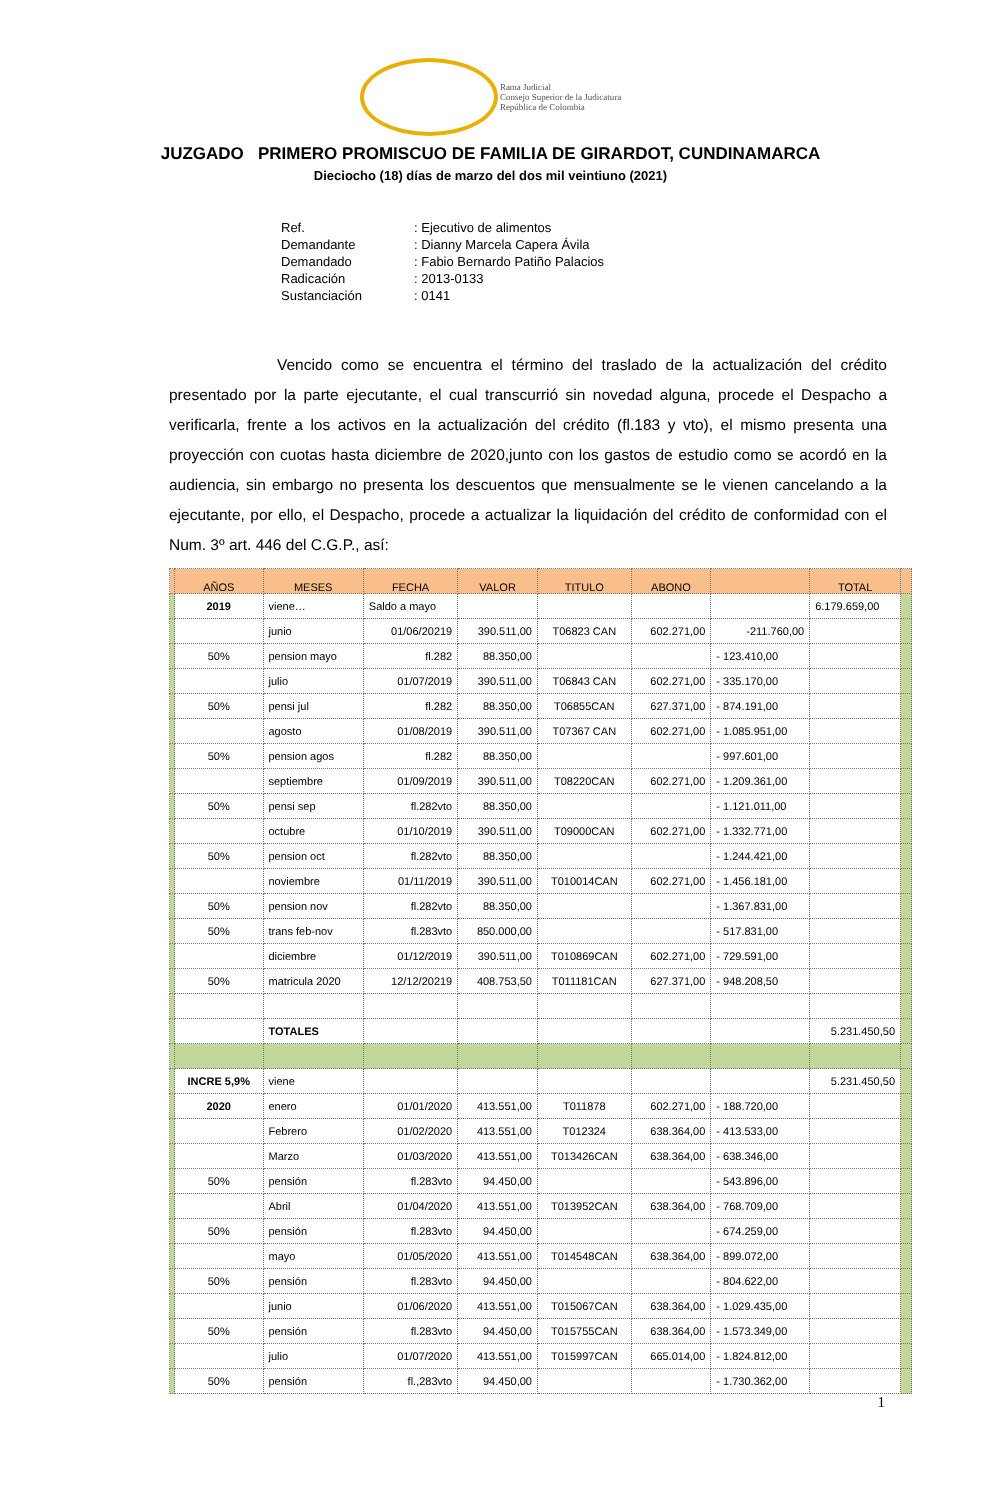Rama Judicial
Consejo Superior de la Judicatura
República de Colombia
JUZGADO PRIMERO PROMISCUO DE FAMILIA DE GIRARDOT, CUNDINAMARCA
Dieciocho (18) días de marzo del dos mil veintiuno (2021)
Ref.: Ejecutivo de alimentos
Demandante: Dianny Marcela Capera Ávila
Demandado: Fabio Bernardo Patiño Palacios
Radicación: 2013-0133
Sustanciación: 0141
Vencido como se encuentra el término del traslado de la actualización del crédito presentado por la parte ejecutante, el cual transcurrió sin novedad alguna, procede el Despacho a verificarla, frente a los activos en la actualización del crédito (fl.183 y vto), el mismo presenta una proyección con cuotas hasta diciembre de 2020,junto con los gastos de estudio como se acordó en la audiencia, sin embargo no presenta los descuentos que mensualmente se le vienen cancelando a la ejecutante, por ello, el Despacho, procede a actualizar la liquidación del crédito de conformidad con el Num. 3º art. 446 del C.G.P., así:
| | AÑOS | MESES | FECHA | VALOR | TITULO | ABONO | | TOTAL | |
| --- | --- | --- | --- | --- | --- | --- | --- | --- | --- |
| | 2019 | viene… | Saldo a mayo | | | | | 6.179.659,00 | |
| | | junio | 01/06/20219 | 390.511,00 | T06823 CAN | 602.271,00 | -211.760,00 | | |
| | 50% | pension mayo | fl.282 | 88.350,00 | | | - 123.410,00 | | |
| | | julio | 01/07/2019 | 390.511,00 | T06843 CAN | 602.271,00 | - 335.170,00 | | |
| | 50% | pensi jul | fl.282 | 88.350,00 | T06855CAN | 627.371,00 | - 874.191,00 | | |
| | | agosto | 01/08/2019 | 390.511,00 | T07367 CAN | 602.271,00 | - 1.085.951,00 | | |
| | 50% | pension agos | fl.282 | 88.350,00 | | | - 997.601,00 | | |
| | | septiembre | 01/09/2019 | 390.511,00 | T08220CAN | 602.271,00 | - 1.209.361,00 | | |
| | 50% | pensi sep | fl.282vto | 88.350,00 | | | - 1.121.011,00 | | |
| | | octubre | 01/10/2019 | 390.511,00 | T09000CAN | 602.271,00 | - 1.332.771,00 | | |
| | 50% | pension oct | fl.282vto | 88.350,00 | | | - 1.244.421,00 | | |
| | | noviembre | 01/11/2019 | 390.511,00 | T010014CAN | 602.271,00 | - 1.456.181,00 | | |
| | 50% | pension nov | fl.282vto | 88.350,00 | | | - 1.367.831,00 | | |
| | 50% | trans feb-nov | fl.283vto | 850.000,00 | | | - 517.831,00 | | |
| | | diciembre | 01/12/2019 | 390.511,00 | T010869CAN | 602.271,00 | - 729.591,00 | | |
| | 50% | matricula 2020 | 12/12/20219 | 408.753,50 | T011181CAN | 627.371,00 | - 948.208,50 | | |
| | | TOTALES | | | | | | 5.231.450,50 | |
| | INCRE 5,9% | viene | | | | | | 5.231.450,50 | |
| | 2020 | enero | 01/01/2020 | 413.551,00 | T011878 | 602.271,00 | - 188.720,00 | | |
| | | Febrero | 01/02/2020 | 413.551,00 | T012324 | 638.364,00 | - 413.533,00 | | |
| | | Marzo | 01/03/2020 | 413.551,00 | T013426CAN | 638.364,00 | - 638.346,00 | | |
| | 50% | pensión | fl.283vto | 94.450,00 | | | - 543.896,00 | | |
| | | Abril | 01/04/2020 | 413.551,00 | T013952CAN | 638.364,00 | - 768.709,00 | | |
| | 50% | pensión | fl.283vto | 94.450,00 | | | - 674.259,00 | | |
| | | mayo | 01/05/2020 | 413.551,00 | T014548CAN | 638.364,00 | - 899.072,00 | | |
| | 50% | pensión | fl.283vto | 94.450,00 | | | - 804.622,00 | | |
| | | junio | 01/06/2020 | 413.551,00 | T015067CAN | 638.364,00 | - 1.029.435,00 | | |
| | 50% | pensión | fl.283vto | 94.450,00 | T015755CAN | 638.364,00 | - 1.573.349,00 | | |
| | | julio | 01/07/2020 | 413.551,00 | T015997CAN | 665.014,00 | - 1.824.812,00 | | |
| | 50% | pensión | fl.,283vto | 94.450,00 | | | - 1.730.362,00 | | |
1